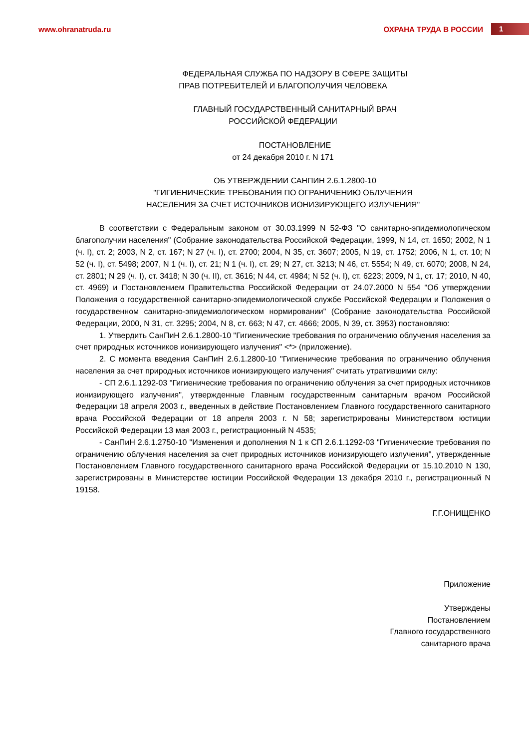www.ohranatruda.ru ОХРАНА ТРУДА В РОССИИ 1
ФЕДЕРАЛЬНАЯ СЛУЖБА ПО НАДЗОРУ В СФЕРЕ ЗАЩИТЫ
ПРАВ ПОТРЕБИТЕЛЕЙ И БЛАГОПОЛУЧИЯ ЧЕЛОВЕКА
ГЛАВНЫЙ ГОСУДАРСТВЕННЫЙ САНИТАРНЫЙ ВРАЧ
РОССИЙСКОЙ ФЕДЕРАЦИИ
ПОСТАНОВЛЕНИЕ
от 24 декабря 2010 г. N 171
ОБ УТВЕРЖДЕНИИ САНПИН 2.6.1.2800-10
"ГИГИЕНИЧЕСКИЕ ТРЕБОВАНИЯ ПО ОГРАНИЧЕНИЮ ОБЛУЧЕНИЯ
НАСЕЛЕНИЯ ЗА СЧЕТ ИСТОЧНИКОВ ИОНИЗИРУЮЩЕГО ИЗЛУЧЕНИЯ"
В соответствии с Федеральным законом от 30.03.1999 N 52-ФЗ "О санитарно-эпидемиологическом благополучии населения" (Собрание законодательства Российской Федерации, 1999, N 14, ст. 1650; 2002, N 1 (ч. I), ст. 2; 2003, N 2, ст. 167; N 27 (ч. I), ст. 2700; 2004, N 35, ст. 3607; 2005, N 19, ст. 1752; 2006, N 1, ст. 10; N 52 (ч. I), ст. 5498; 2007, N 1 (ч. I), ст. 21; N 1 (ч. I), ст. 29; N 27, ст. 3213; N 46, ст. 5554; N 49, ст. 6070; 2008, N 24, ст. 2801; N 29 (ч. I), ст. 3418; N 30 (ч. II), ст. 3616; N 44, ст. 4984; N 52 (ч. I), ст. 6223; 2009, N 1, ст. 17; 2010, N 40, ст. 4969) и Постановлением Правительства Российской Федерации от 24.07.2000 N 554 "Об утверждении Положения о государственной санитарно-эпидемиологической службе Российской Федерации и Положения о государственном санитарно-эпидемиологическом нормировании" (Собрание законодательства Российской Федерации, 2000, N 31, ст. 3295; 2004, N 8, ст. 663; N 47, ст. 4666; 2005, N 39, ст. 3953) постановляю:
1. Утвердить СанПиН 2.6.1.2800-10 "Гигиенические требования по ограничению облучения населения за счет природных источников ионизирующего излучения" <*> (приложение).
2. С момента введения СанПиН 2.6.1.2800-10 "Гигиенические требования по ограничению облучения населения за счет природных источников ионизирующего излучения" считать утратившими силу:
- СП 2.6.1.1292-03 "Гигиенические требования по ограничению облучения за счет природных источников ионизирующего излучения", утвержденные Главным государственным санитарным врачом Российской Федерации 18 апреля 2003 г., введенных в действие Постановлением Главного государственного санитарного врача Российской Федерации от 18 апреля 2003 г. N 58; зарегистрированы Министерством юстиции Российской Федерации 13 мая 2003 г., регистрационный N 4535;
- СанПиН 2.6.1.2750-10 "Изменения и дополнения N 1 к СП 2.6.1.1292-03 "Гигиенические требования по ограничению облучения населения за счет природных источников ионизирующего излучения", утвержденные Постановлением Главного государственного санитарного врача Российской Федерации от 15.10.2010 N 130, зарегистрированы в Министерстве юстиции Российской Федерации 13 декабря 2010 г., регистрационный N 19158.
Г.Г.ОНИЩЕНКО
Приложение
Утверждены
Постановлением
Главного государственного
санитарного врача